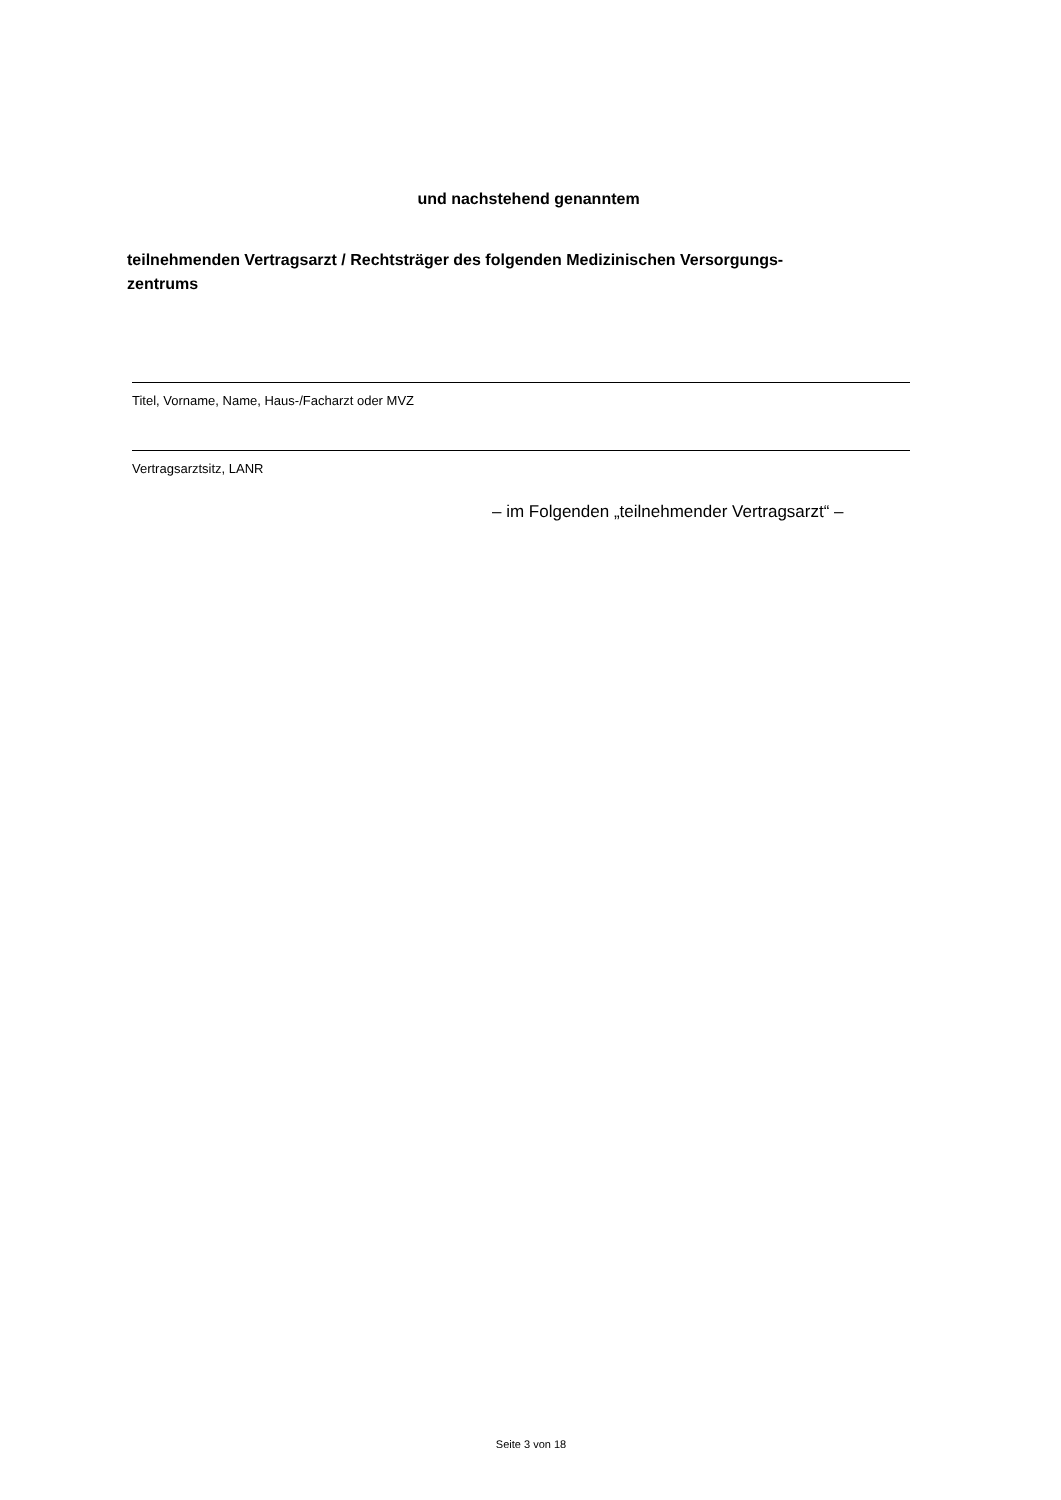und nachstehend genanntem
teilnehmenden Vertragsarzt / Rechtsträger des folgenden Medizinischen Versorgungs-
zentrums
Titel, Vorname, Name, Haus-/Facharzt oder MVZ
Vertragsarztsitz, LANR
– im Folgenden „teilnehmender Vertragsarzt“ –
Seite 3 von 18